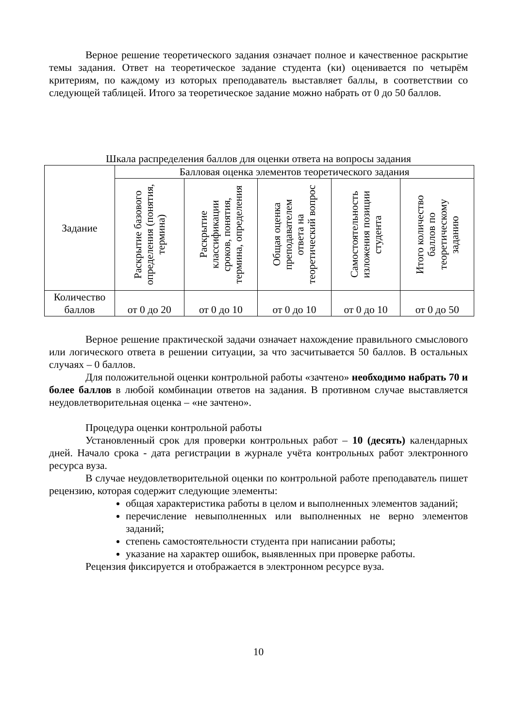Верное решение теоретического задания означает полное и качественное раскрытие темы задания. Ответ на теоретическое задание студента (ки) оценивается по четырём критериям, по каждому из которых преподаватель выставляет баллы, в соответствии со следующей таблицей. Итого за теоретическое задание можно набрать от 0 до 50 баллов.
Шкала распределения баллов для оценки ответа на вопросы задания
| Задание | Балловая оценка элементов теоретического задания | | | | |
| --- | --- | --- | --- | --- | --- |
| | Раскрытие базового определения (понятия, термина) | Раскрытие классификации сроков, понятия, термина, определения | Общая оценка преподавателем ответа на теоретический вопрос | Самостоятельность изложения позиции студента | Итого количество баллов по теоретическому заданию |
| Количество баллов | от 0 до 20 | от 0 до 10 | от 0 до 10 | от 0 до 10 | от 0 до 50 |
Верное решение практической задачи означает нахождение правильного смыслового или логического ответа в решении ситуации, за что засчитывается 50 баллов. В остальных случаях – 0 баллов.
Для положительной оценки контрольной работы «зачтено» необходимо набрать 70 и более баллов в любой комбинации ответов на задания. В противном случае выставляется неудовлетворительная оценка – «не зачтено».
Процедура оценки контрольной работы
Установленный срок для проверки контрольных работ – 10 (десять) календарных дней. Начало срока - дата регистрации в журнале учёта контрольных работ электронного ресурса вуза.
В случае неудовлетворительной оценки по контрольной работе преподаватель пишет рецензию, которая содержит следующие элементы:
общая характеристика работы в целом и выполненных элементов заданий;
перечисление невыполненных или выполненных не верно элементов заданий;
степень самостоятельности студента при написании работы;
указание на характер ошибок, выявленных при проверке работы.
Рецензия фиксируется и отображается в электронном ресурсе вуза.
10